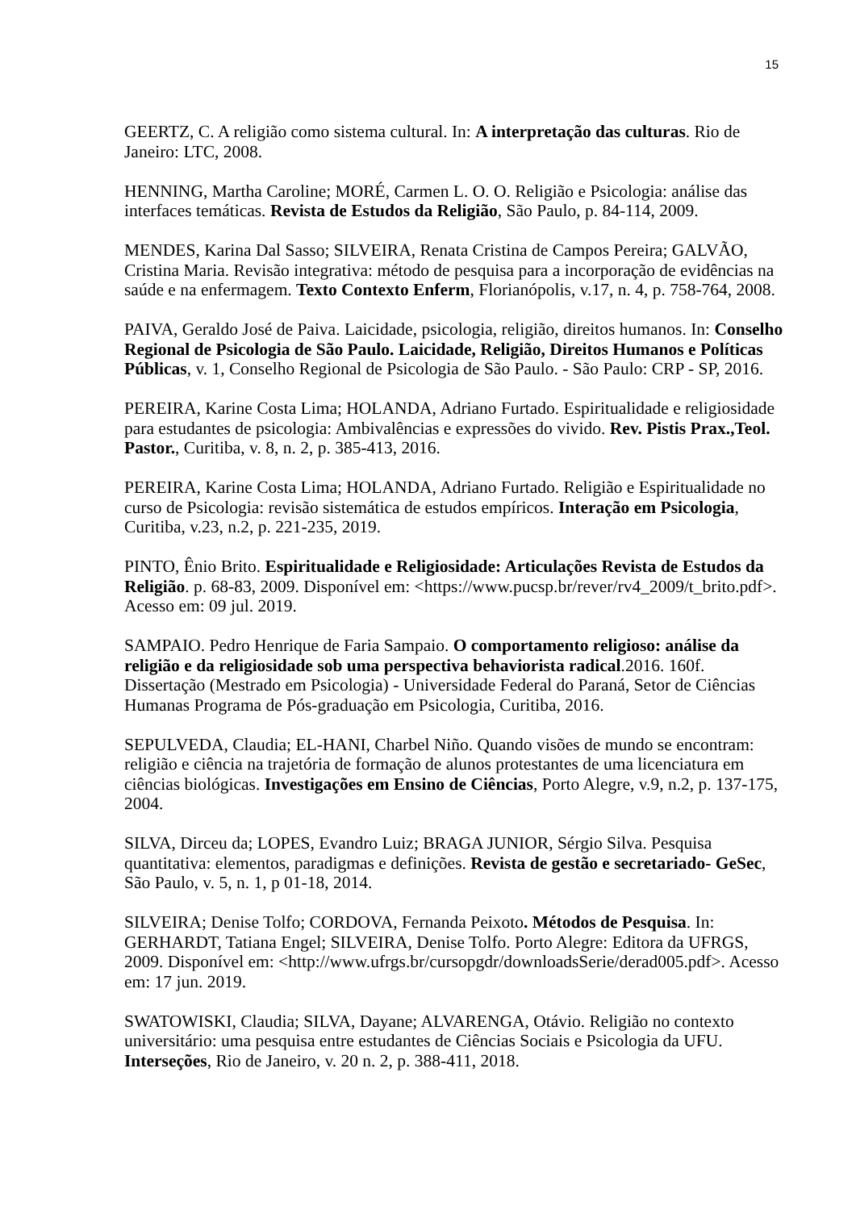15
GEERTZ, C. A religião como sistema cultural. In: A interpretação das culturas. Rio de Janeiro: LTC, 2008.
HENNING, Martha Caroline; MORÉ, Carmen L. O. O. Religião e Psicologia: análise das interfaces temáticas. Revista de Estudos da Religião, São Paulo, p. 84-114, 2009.
MENDES, Karina Dal Sasso; SILVEIRA, Renata Cristina de Campos Pereira; GALVÃO, Cristina Maria. Revisão integrativa: método de pesquisa para a incorporação de evidências na saúde e na enfermagem. Texto Contexto Enferm, Florianópolis, v.17, n. 4, p. 758-764, 2008.
PAIVA, Geraldo José de Paiva. Laicidade, psicologia, religião, direitos humanos. In: Conselho Regional de Psicologia de São Paulo. Laicidade, Religião, Direitos Humanos e Políticas Públicas, v. 1, Conselho Regional de Psicologia de São Paulo. - São Paulo: CRP - SP, 2016.
PEREIRA, Karine Costa Lima; HOLANDA, Adriano Furtado. Espiritualidade e religiosidade para estudantes de psicologia: Ambivalências e expressões do vivido. Rev. Pistis Prax.,Teol. Pastor., Curitiba, v. 8, n. 2, p. 385-413, 2016.
PEREIRA, Karine Costa Lima; HOLANDA, Adriano Furtado. Religião e Espiritualidade no curso de Psicologia: revisão sistemática de estudos empíricos. Interação em Psicologia, Curitiba, v.23, n.2, p. 221-235, 2019.
PINTO, Ênio Brito. Espiritualidade e Religiosidade: Articulações Revista de Estudos da Religião. p. 68-83, 2009. Disponível em: <https://www.pucsp.br/rever/rv4_2009/t_brito.pdf>. Acesso em: 09 jul. 2019.
SAMPAIO. Pedro Henrique de Faria Sampaio. O comportamento religioso: análise da religião e da religiosidade sob uma perspectiva behaviorista radical.2016. 160f. Dissertação (Mestrado em Psicologia) - Universidade Federal do Paraná, Setor de Ciências Humanas Programa de Pós-graduação em Psicologia, Curitiba, 2016.
SEPULVEDA, Claudia; EL-HANI, Charbel Niño. Quando visões de mundo se encontram: religião e ciência na trajetória de formação de alunos protestantes de uma licenciatura em ciências biológicas. Investigações em Ensino de Ciências, Porto Alegre, v.9, n.2, p. 137-175, 2004.
SILVA, Dirceu da; LOPES, Evandro Luiz; BRAGA JUNIOR, Sérgio Silva. Pesquisa quantitativa: elementos, paradigmas e definições. Revista de gestão e secretariado- GeSec, São Paulo, v. 5, n. 1, p 01-18, 2014.
SILVEIRA; Denise Tolfo; CORDOVA, Fernanda Peixoto. Métodos de Pesquisa. In: GERHARDT, Tatiana Engel; SILVEIRA, Denise Tolfo. Porto Alegre: Editora da UFRGS, 2009. Disponível em: <http://www.ufrgs.br/cursopgdr/downloadsSerie/derad005.pdf>. Acesso em: 17 jun. 2019.
SWATOWISKI, Claudia; SILVA, Dayane; ALVARENGA, Otávio. Religião no contexto universitário: uma pesquisa entre estudantes de Ciências Sociais e Psicologia da UFU. Interseções, Rio de Janeiro, v. 20 n. 2, p. 388-411, 2018.